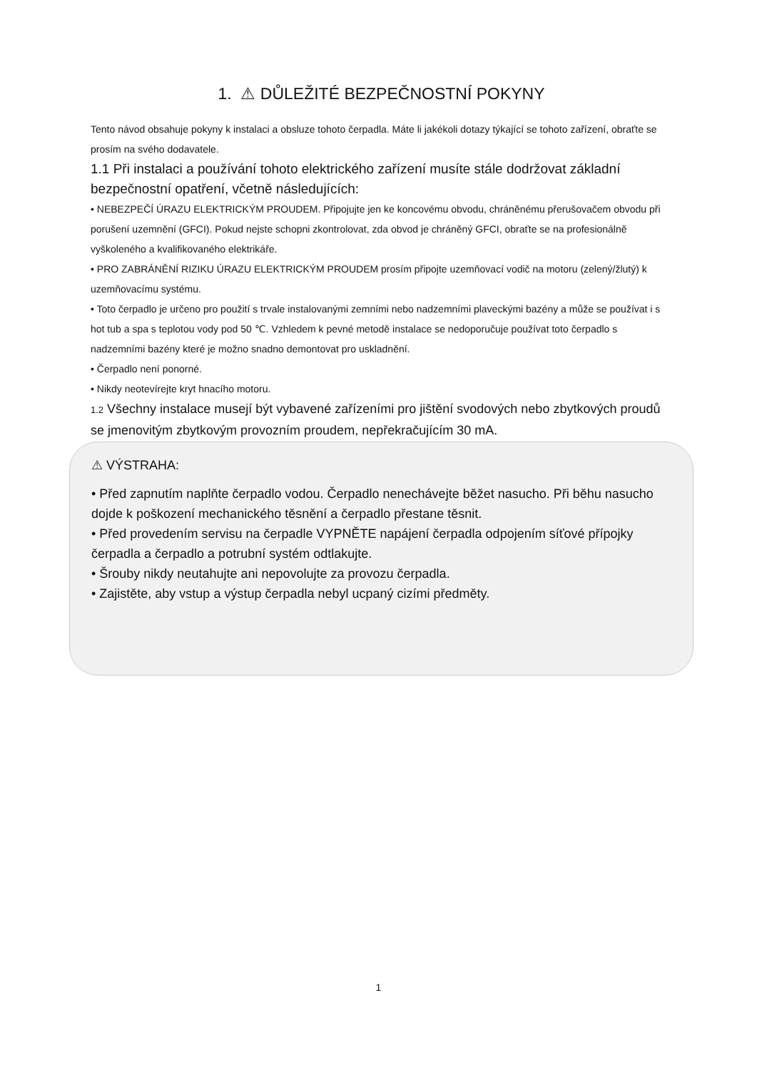1. ⚠ DŮLEŽITÉ BEZPEČNOSTNÍ POKYNY
Tento návod obsahuje pokyny k instalaci a obsluze tohoto čerpadla. Máte li jakékoli dotazy týkající se tohoto zařízení, obraťte se prosím na svého dodavatele.
1.1 Při instalaci a používání tohoto elektrického zařízení musíte stále dodržovat základní bezpečnostní opatření, včetně následujících:
• NEBEZPEČÍ ÚRAZU ELEKTRICKÝM PROUDEM. Připojujte jen ke koncovému obvodu, chráněnému přerušovačem obvodu při porušení uzemnění (GFCI). Pokud nejste schopni zkontrolovat, zda obvod je chráněný GFCI, obraťte se na profesionálně vyškoleného a kvalifikovaného elektrikáře.
• PRO ZABRÁNĚNÍ RIZIKU ÚRAZU ELEKTRICKÝM PROUDEM prosím připojte uzemňovací vodič na motoru (zelený/žlutý) k uzemňovacímu systému.
• Toto čerpadlo je určeno pro použití s trvale instalovanými zemními nebo nadzemními plaveckými bazény a může se používat i s hot tub a spa s teplotou vody pod 50 ℃. Vzhledem k pevné metodě instalace se nedoporučuje používat toto čerpadlo s nadzemními bazény které je možno snadno demontovat pro uskladnění.
• Čerpadlo není ponorné.
• Nikdy neotevírejte kryt hnacího motoru.
1.2 Všechny instalace musejí být vybavené zařízeními pro jištění svodových nebo zbytkových proudů se jmenovitým zbytkovým provozním proudem, nepřekračujícím 30 mA.
⚠ VÝSTRAHA:
• Před zapnutím naplňte čerpadlo vodou. Čerpadlo nenechávejte běžet nasucho. Při běhu nasucho dojde k poškození mechanického těsnění a čerpadlo přestane těsnit.
• Před provedením servisu na čerpadle VYPNĚTE napájení čerpadla odpojením síťové přípojky čerpadla a čerpadlo a potrubní systém odtlakujte.
• Šrouby nikdy neutahujte ani nepovolujte za provozu čerpadla.
• Zajistěte, aby vstup a výstup čerpadla nebyl ucpaný cizími předměty.
1